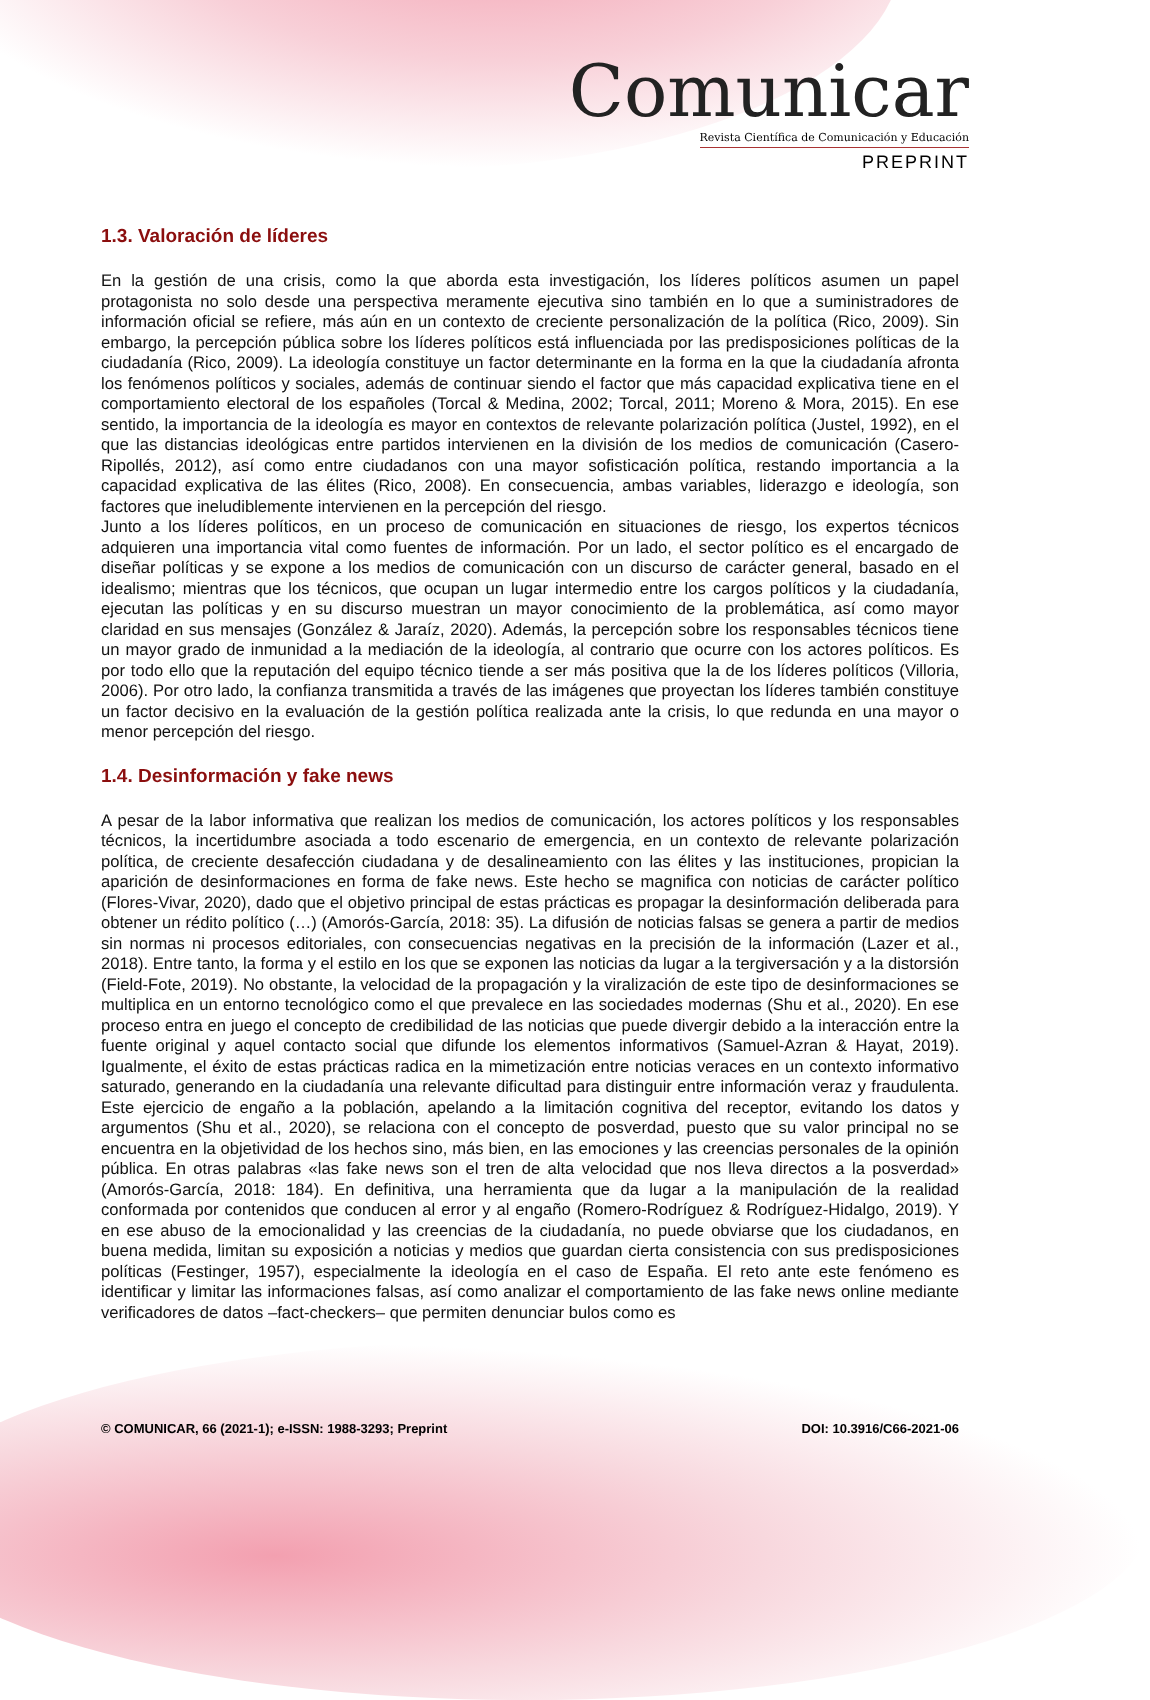Comunicar
Revista Científica de Comunicación y Educación
PREPRINT
1.3. Valoración de líderes
En la gestión de una crisis, como la que aborda esta investigación, los líderes políticos asumen un papel protagonista no solo desde una perspectiva meramente ejecutiva sino también en lo que a suministradores de información oficial se refiere, más aún en un contexto de creciente personalización de la política (Rico, 2009). Sin embargo, la percepción pública sobre los líderes políticos está influenciada por las predisposiciones políticas de la ciudadanía (Rico, 2009). La ideología constituye un factor determinante en la forma en la que la ciudadanía afronta los fenómenos políticos y sociales, además de continuar siendo el factor que más capacidad explicativa tiene en el comportamiento electoral de los españoles (Torcal & Medina, 2002; Torcal, 2011; Moreno & Mora, 2015). En ese sentido, la importancia de la ideología es mayor en contextos de relevante polarización política (Justel, 1992), en el que las distancias ideológicas entre partidos intervienen en la división de los medios de comunicación (Casero-Ripollés, 2012), así como entre ciudadanos con una mayor sofisticación política, restando importancia a la capacidad explicativa de las élites (Rico, 2008). En consecuencia, ambas variables, liderazgo e ideología, son factores que ineludiblemente intervienen en la percepción del riesgo.
Junto a los líderes políticos, en un proceso de comunicación en situaciones de riesgo, los expertos técnicos adquieren una importancia vital como fuentes de información. Por un lado, el sector político es el encargado de diseñar políticas y se expone a los medios de comunicación con un discurso de carácter general, basado en el idealismo; mientras que los técnicos, que ocupan un lugar intermedio entre los cargos políticos y la ciudadanía, ejecutan las políticas y en su discurso muestran un mayor conocimiento de la problemática, así como mayor claridad en sus mensajes (González & Jaraíz, 2020). Además, la percepción sobre los responsables técnicos tiene un mayor grado de inmunidad a la mediación de la ideología, al contrario que ocurre con los actores políticos. Es por todo ello que la reputación del equipo técnico tiende a ser más positiva que la de los líderes políticos (Villoria, 2006). Por otro lado, la confianza transmitida a través de las imágenes que proyectan los líderes también constituye un factor decisivo en la evaluación de la gestión política realizada ante la crisis, lo que redunda en una mayor o menor percepción del riesgo.
1.4. Desinformación y fake news
A pesar de la labor informativa que realizan los medios de comunicación, los actores políticos y los responsables técnicos, la incertidumbre asociada a todo escenario de emergencia, en un contexto de relevante polarización política, de creciente desafección ciudadana y de desalineamiento con las élites y las instituciones, propician la aparición de desinformaciones en forma de fake news. Este hecho se magnifica con noticias de carácter político (Flores-Vivar, 2020), dado que el objetivo principal de estas prácticas es propagar la desinformación deliberada para obtener un rédito político (…) (Amorós-García, 2018: 35). La difusión de noticias falsas se genera a partir de medios sin normas ni procesos editoriales, con consecuencias negativas en la precisión de la información (Lazer et al., 2018). Entre tanto, la forma y el estilo en los que se exponen las noticias da lugar a la tergiversación y a la distorsión (Field-Fote, 2019). No obstante, la velocidad de la propagación y la viralización de este tipo de desinformaciones se multiplica en un entorno tecnológico como el que prevalece en las sociedades modernas (Shu et al., 2020). En ese proceso entra en juego el concepto de credibilidad de las noticias que puede divergir debido a la interacción entre la fuente original y aquel contacto social que difunde los elementos informativos (Samuel-Azran & Hayat, 2019). Igualmente, el éxito de estas prácticas radica en la mimetización entre noticias veraces en un contexto informativo saturado, generando en la ciudadanía una relevante dificultad para distinguir entre información veraz y fraudulenta. Este ejercicio de engaño a la población, apelando a la limitación cognitiva del receptor, evitando los datos y argumentos (Shu et al., 2020), se relaciona con el concepto de posverdad, puesto que su valor principal no se encuentra en la objetividad de los hechos sino, más bien, en las emociones y las creencias personales de la opinión pública. En otras palabras «las fake news son el tren de alta velocidad que nos lleva directos a la posverdad» (Amorós-García, 2018: 184). En definitiva, una herramienta que da lugar a la manipulación de la realidad conformada por contenidos que conducen al error y al engaño (Romero-Rodríguez & Rodríguez-Hidalgo, 2019). Y en ese abuso de la emocionalidad y las creencias de la ciudadanía, no puede obviarse que los ciudadanos, en buena medida, limitan su exposición a noticias y medios que guardan cierta consistencia con sus predisposiciones políticas (Festinger, 1957), especialmente la ideología en el caso de España. El reto ante este fenómeno es identificar y limitar las informaciones falsas, así como analizar el comportamiento de las fake news online mediante verificadores de datos –fact-checkers– que permiten denunciar bulos como es
© COMUNICAR, 66 (2021-1); e-ISSN: 1988-3293; Preprint DOI: 10.3916/C66-2021-06